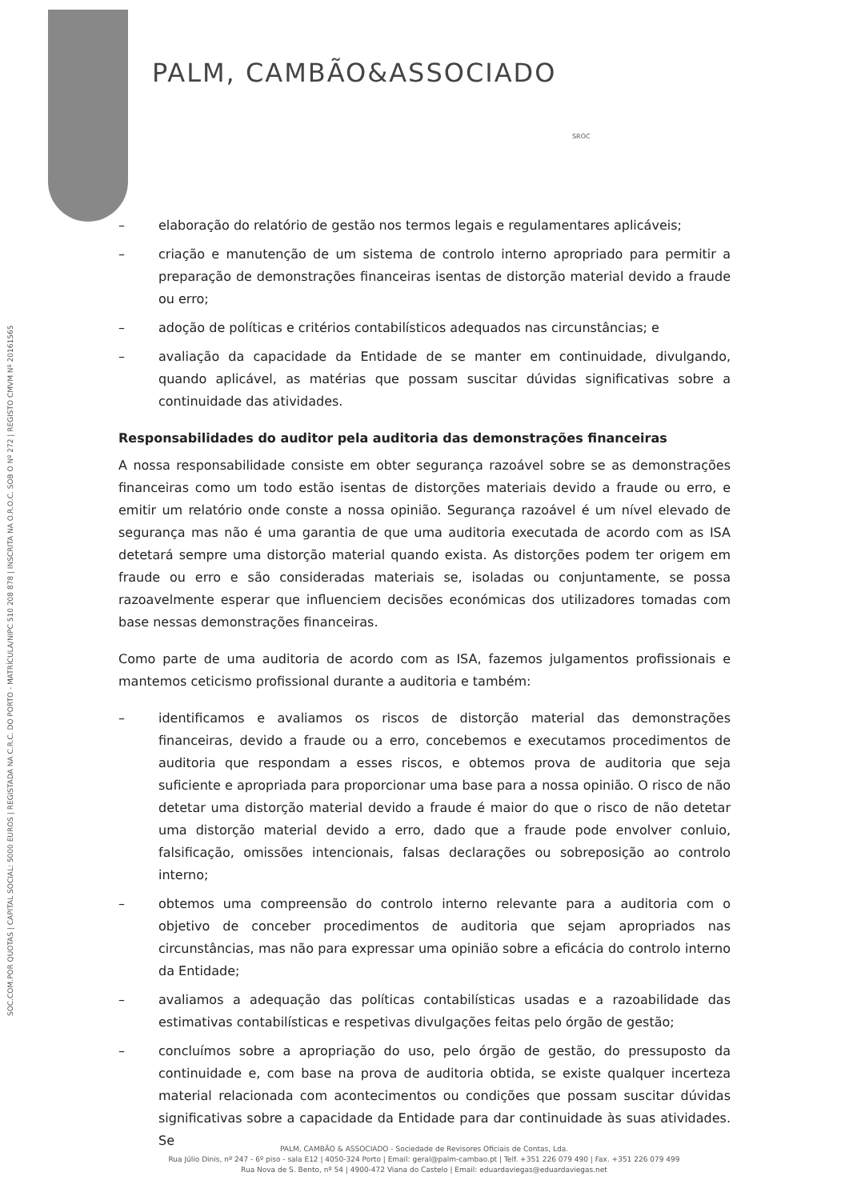SOC.COM.POR QUOTAS | CAPITAL SOCIAL: 5000 EUROS | REGISTADA NA C.R.C. DO PORTO - MATRÍCULA/NIPC 510 208 878 | INSCRITA NA O.R.O.C. SOB O Nº 272 | REGISTO CMVM Nº 20161565
PALM, CAMBÃO&ASSOCIADO
SROC
– elaboração do relatório de gestão nos termos legais e regulamentares aplicáveis;
– criação e manutenção de um sistema de controlo interno apropriado para permitir a preparação de demonstrações financeiras isentas de distorção material devido a fraude ou erro;
– adoção de políticas e critérios contabilísticos adequados nas circunstâncias; e
– avaliação da capacidade da Entidade de se manter em continuidade, divulgando, quando aplicável, as matérias que possam suscitar dúvidas significativas sobre a continuidade das atividades.
Responsabilidades do auditor pela auditoria das demonstrações financeiras
A nossa responsabilidade consiste em obter segurança razoável sobre se as demonstrações financeiras como um todo estão isentas de distorções materiais devido a fraude ou erro, e emitir um relatório onde conste a nossa opinião. Segurança razoável é um nível elevado de segurança mas não é uma garantia de que uma auditoria executada de acordo com as ISA detetará sempre uma distorção material quando exista. As distorções podem ter origem em fraude ou erro e são consideradas materiais se, isoladas ou conjuntamente, se possa razoavelmente esperar que influenciem decisões económicas dos utilizadores tomadas com base nessas demonstrações financeiras.
Como parte de uma auditoria de acordo com as ISA, fazemos julgamentos profissionais e mantemos ceticismo profissional durante a auditoria e também:
– identificamos e avaliamos os riscos de distorção material das demonstrações financeiras, devido a fraude ou a erro, concebemos e executamos procedimentos de auditoria que respondam a esses riscos, e obtemos prova de auditoria que seja suficiente e apropriada para proporcionar uma base para a nossa opinião. O risco de não detetar uma distorção material devido a fraude é maior do que o risco de não detetar uma distorção material devido a erro, dado que a fraude pode envolver conluio, falsificação, omissões intencionais, falsas declarações ou sobreposição ao controlo interno;
– obtemos uma compreensão do controlo interno relevante para a auditoria com o objetivo de conceber procedimentos de auditoria que sejam apropriados nas circunstâncias, mas não para expressar uma opinião sobre a eficácia do controlo interno da Entidade;
– avaliamos a adequação das políticas contabilísticas usadas e a razoabilidade das estimativas contabilísticas e respetivas divulgações feitas pelo órgão de gestão;
– concluímos sobre a apropriação do uso, pelo órgão de gestão, do pressuposto da continuidade e, com base na prova de auditoria obtida, se existe qualquer incerteza material relacionada com acontecimentos ou condições que possam suscitar dúvidas significativas sobre a capacidade da Entidade para dar continuidade às suas atividades. Se
PALM, CAMBÃO & ASSOCIADO - Sociedade de Revisores Oficiais de Contas, Lda.
Rua Júlio Dinis, nº 247 - 6º piso - sala E12 | 4050-324 Porto | Email: geral@palm-cambao.pt | Telf. +351 226 079 490 | Fax. +351 226 079 499
Rua Nova de S. Bento, nº 54 | 4900-472 Viana do Castelo | Email: eduardaviegas@eduardaviegas.net